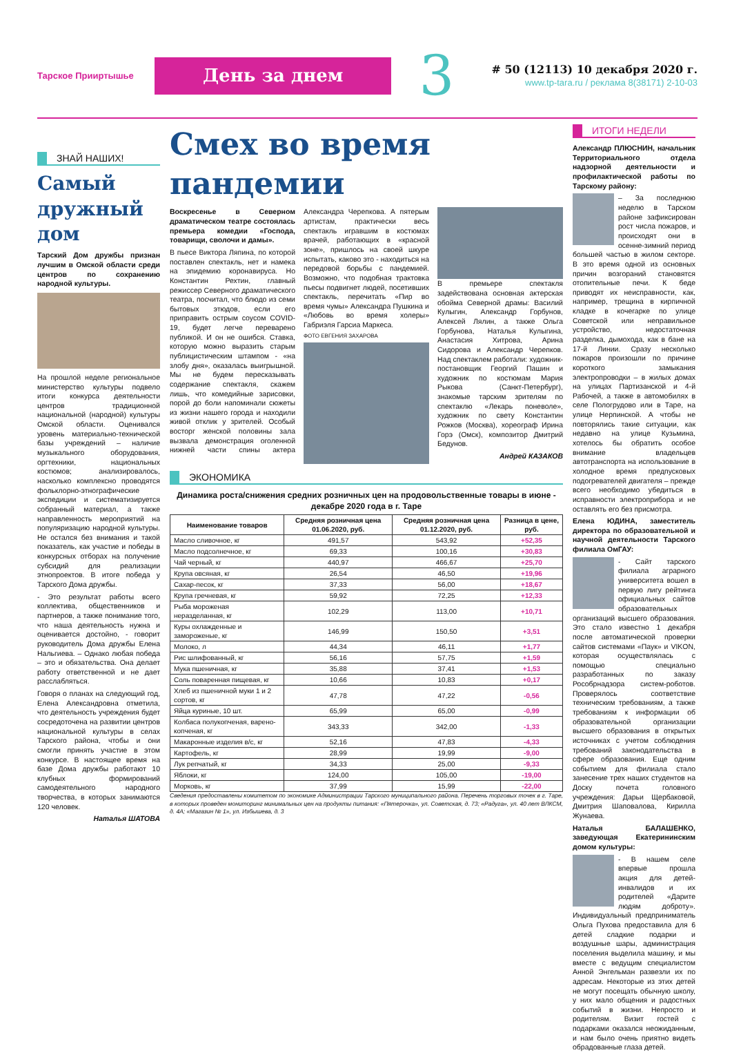Тарское Прииртышье
День за днем
3
# 50 (12113) 10 декабря 2020 г.
www.tp-tara.ru / реклама 8(38171) 2-10-03
ЗНАЙ НАШИХ!
Самый дружный дом
Тарский Дом дружбы признан лучшим в Омской области среди центров по сохранению народной культуры.
На прошлой неделе региональное министерство культуры подвело итоги конкурса деятельности центров традиционной национальной (народной) культуры Омской области. Оценивался уровень материально-технической базы учреждений – наличие музыкального оборудования, оргтехники, национальных костюмов; анализировалось, насколько комплексно проводятся фольклорно-этнографические экспедиции и систематизируется собранный материал, а также направленность мероприятий на популяризацию народной культуры. Не остался без внимания и такой показатель, как участие и победы в конкурсных отборах на получение субсидий для реализации этнопроектов. В итоге победа у Тарского Дома дружбы.
- Это результат работы всего коллектива, общественников и партнеров, а также понимание того, что наша деятельность нужна и оценивается достойно, - говорит руководитель Дома дружбы Елена Нальгиева. – Однако любая победа – это и обязательства. Она делает работу ответственной и не дает расслабляться.
Говоря о планах на следующий год, Елена Александровна отметила, что деятельность учреждения будет сосредоточена на развитии центров национальной культуры в селах Тарского района, чтобы и они смогли принять участие в этом конкурсе. В настоящее время на базе Дома дружбы работают 10 клубных формирований самодеятельного народного творчества, в которых занимаются 120 человек.
Наталья ШАТОВА
Смех во время пандемии
Воскресенье в Северном драматическом театре состоялась премьера комедии «Господа, товарищи, сволочи и дамы».
В пьесе Виктора Ляпина, по которой поставлен спектакль, нет и намека на эпидемию коронавируса. Но Константин Рехтин, главный режиссер Северного драматического театра, посчитал, что блюдо из семи бытовых этюдов, если его приправить острым соусом COVID-19, будет легче переварено публикой. И он не ошибся. Ставка, которую можно выразить старым публицистическим штампом - «на злобу дня», оказалась выигрышной. Мы не будем пересказывать содержание спектакля, скажем лишь, что комедийные зарисовки, порой до боли напоминали сюжеты из жизни нашего города и находили живой отклик у зрителей. Особый восторг женской половины зала вызвала демонстрация оголенной нижней части спины актера Александра Черепкова. А пятерым артистам, практически весь спектакль игравшим в костюмах врачей, работающих в «красной зоне», пришлось на своей шкуре испытать, каково это - находиться на передовой борьбы с пандемией. Возможно, что подобная трактовка пьесы подвигнет людей, посетивших спектакль, перечитать «Пир во время чумы» Александра Пушкина и «Любовь во время холеры» Габриэля Гарсиа Маркеса.
ФОТО ЕВГЕНИЯ ЗАХАРОВА
В премьере спектакля задействована основная актерская обойма Северной драмы: Василий Кулыгин, Александр Горбунов, Алексей Лялин, а также Ольга Горбунова, Наталья Кулыгина, Анастасия Хитрова, Арина Сидорова и Александр Черепков. Над спектаклем работали: художник-постановщик Георгий Пашин и художник по костюмам Мария Рыкова (Санкт-Петербург), знакомые тарским зрителям по спектаклю «Лекарь поневоле», художник по свету Константин Рожков (Москва), хореограф Ирина Горэ (Омск), композитор Дмитрий Бедунов.
Андрей КАЗАКОВ
ЭКОНОМИКА
Динамика роста/снижения средних розничных цен на продовольственные товары в июне - декабре 2020 года в г. Таре
| Наименование товаров | Средняя розничная цена 01.06.2020, руб. | Средняя розничная цена 01.12.2020, руб. | Разница в цене, руб. |
| --- | --- | --- | --- |
| Масло сливочное, кг | 491,57 | 543,92 | +52,35 |
| Масло подсолнечное, кг | 69,33 | 100,16 | +30,83 |
| Чай черный, кг | 440,97 | 466,67 | +25,70 |
| Крупа овсяная, кг | 26,54 | 46,50 | +19,96 |
| Сахар-песок, кг | 37,33 | 56,00 | +18,67 |
| Крупа гречневая, кг | 59,92 | 72,25 | +12,33 |
| Рыба мороженая неразделанная, кг | 102,29 | 113,00 | +10,71 |
| Куры охлажденные и замороженые, кг | 146,99 | 150,50 | +3,51 |
| Молоко, л | 44,34 | 46,11 | +1,77 |
| Рис шлифованный, кг | 56,16 | 57,75 | +1,59 |
| Мука пшеничная, кг | 35,88 | 37,41 | +1,53 |
| Соль поваренная пищевая, кг | 10,66 | 10,83 | +0,17 |
| Хлеб из пшеничной муки 1 и 2 сортов, кг | 47,78 | 47,22 | -0,56 |
| Яйца куриные, 10 шт. | 65,99 | 65,00 | -0,99 |
| Колбаса полукопченая, варено-копченая, кг | 343,33 | 342,00 | -1,33 |
| Макаронные изделия в/с, кг | 52,16 | 47,83 | -4,33 |
| Картофель, кг | 28,99 | 19,99 | -9,00 |
| Лук репчатый, кг | 34,33 | 25,00 | -9,33 |
| Яблоки, кг | 124,00 | 105,00 | -19,00 |
| Морковь, кг | 37,99 | 15,99 | -22,00 |
Сведения предоставлены комитетом по экономике Администрации Тарского муниципального района. Перечень торговых точек в г. Таре, в которых проведен мониторинг минимальных цен на продукты питания: «Пятерочка», ул. Советская, д. 73; «Радуга», ул. 40 лет ВЛКСМ, д. 4А; «Магазин № 1», ул. Избышева, д. 3
ИТОГИ НЕДЕЛИ
Александр ПЛЮСНИН, начальник Территориального отдела надзорной деятельности и профилактической работы по Тарскому району:
– За последнюю неделю в Тарском районе зафиксирован рост числа пожаров, и происходят они в осенне-зимний период большей частью в жилом секторе. В это время одной из основных причин возгораний становятся отопительные печи. К беде приводят их неисправности, как, например, трещина в кирпичной кладке в кочегарке по улице Советской или неправильное устройство, недостаточная разделка, дымохода, как в бане на 17-й Линии. Сразу несколько пожаров произошли по причине короткого замыкания электропроводки – в жилых домах на улицах Партизанской и 4-й Рабочей, а также в автомобилях в селе Пологрудово или в Таре, на улице Нерпинской. А чтобы не повторялись такие ситуации, как недавно на улице Кузьмина, хотелось бы обратить особое внимание владельцев автотранспорта на использование в холодное время предпусковых подогревателей двигателя – прежде всего необходимо убедиться в исправности электроприбора и не оставлять его без присмотра.
Елена ЮДИНА, заместитель директора по образовательной и научной деятельности Тарского филиала ОмГАУ:
- Сайт тарского филиала аграрного университета вошел в первую лигу рейтинга официальных сайтов образовательных организаций высшего образования. Это стало известно 1 декабря после автоматической проверки сайтов системами «Паук» и VIKON, которая осуществлялась с помощью специально разработанных по заказу Рособрнадзора систем-роботов. Проверялось соответствие техническим требованиям, а также требованиям к информации об образовательной организации высшего образования в открытых источниках с учетом соблюдения требований законодательства в сфере образования. Еще одним событием для филиала стало занесение трех наших студентов на Доску почета головного учреждения: Дарьи Щербаковой, Дмитрия Шаповалова, Кирилла Жунаева.
Наталья БАЛАШЕНКО, заведующая Екатерининским домом культуры:
- В нашем селе впервые прошла акция для детей-инвалидов и их родителей «Дарите людям доброту». Индивидуальный предприниматель Ольга Пухова предоставила для 6 детей сладкие подарки и воздушные шары, администрация поселения выделила машину, и мы вместе с ведущим специалистом Анной Энгельман развезли их по адресам. Некоторые из этих детей не могут посещать обычную школу, у них мало общения и радостных событий в жизни. Непросто и родителям. Визит гостей с подарками оказался неожиданным, и нам было очень приятно видеть обрадованные глаза детей.